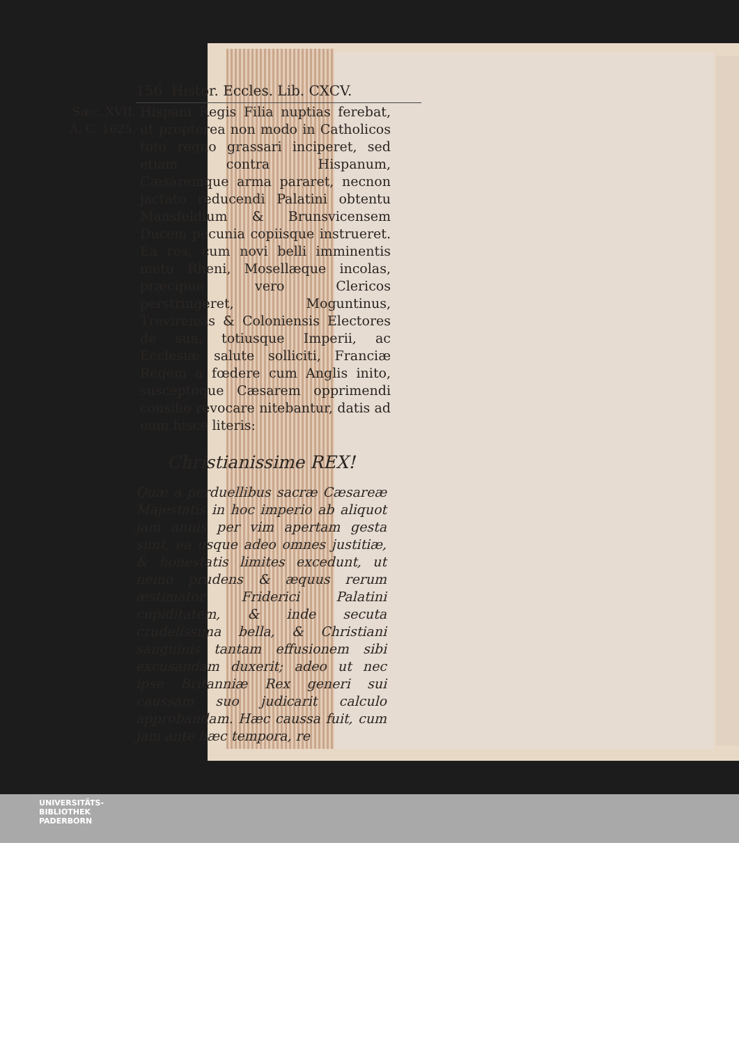156 Histor. Eccles. Lib. CXCV.
Sæc. XVII.
A. C. 1625.
Hispani Regis Filia nuptias ferebat, ut propterea non modo in Catholicos toto regno grassari inciperet, sed etiam contra Hispanum, Cæsaremque arma pararet, necnon jactato reducendi Palatini obtentu Mansfeldium & Brunsvicensem Ducem pecunia copiisque instrueret. Ea res, cum novi belli imminentis metu Rheni, Mosellæque incolas, præcipue vero Clericos perstringeret, Moguntinus, Trevirensis & Coloniensis Electores de sua, totiusque Imperii, ac Ecclesiæ salute solliciti, Franciæ Regem a fœdere cum Anglis inito, susceptoque Cæsarem opprimendi consilio revocare nitebantur, datis ad eum hisce literis:
Christianissime REX!
Quæ a perduellibus sacræ Cæsareæ Majestatis in hoc imperio ab aliquot jam annis per vim apertam gesta sunt, ea usque adeo omnes justitiæ, & honestatis limites excedunt, ut nemo prudens & æquus rerum æstimator Friderici Palatini cupiditatem, & inde secuta crudelissima bella, & Christiani sanguinis tantam effusionem sibi excusandam duxerit; adeo ut nec ipse Britanniæ Rex generi sui caussam suo judicarit calculo approbandam. Hæc caussa fuit, cum jam ante hæc tempora, re
UNIVERSITÄTS-
BIBLIOTHEK
PADERBORN